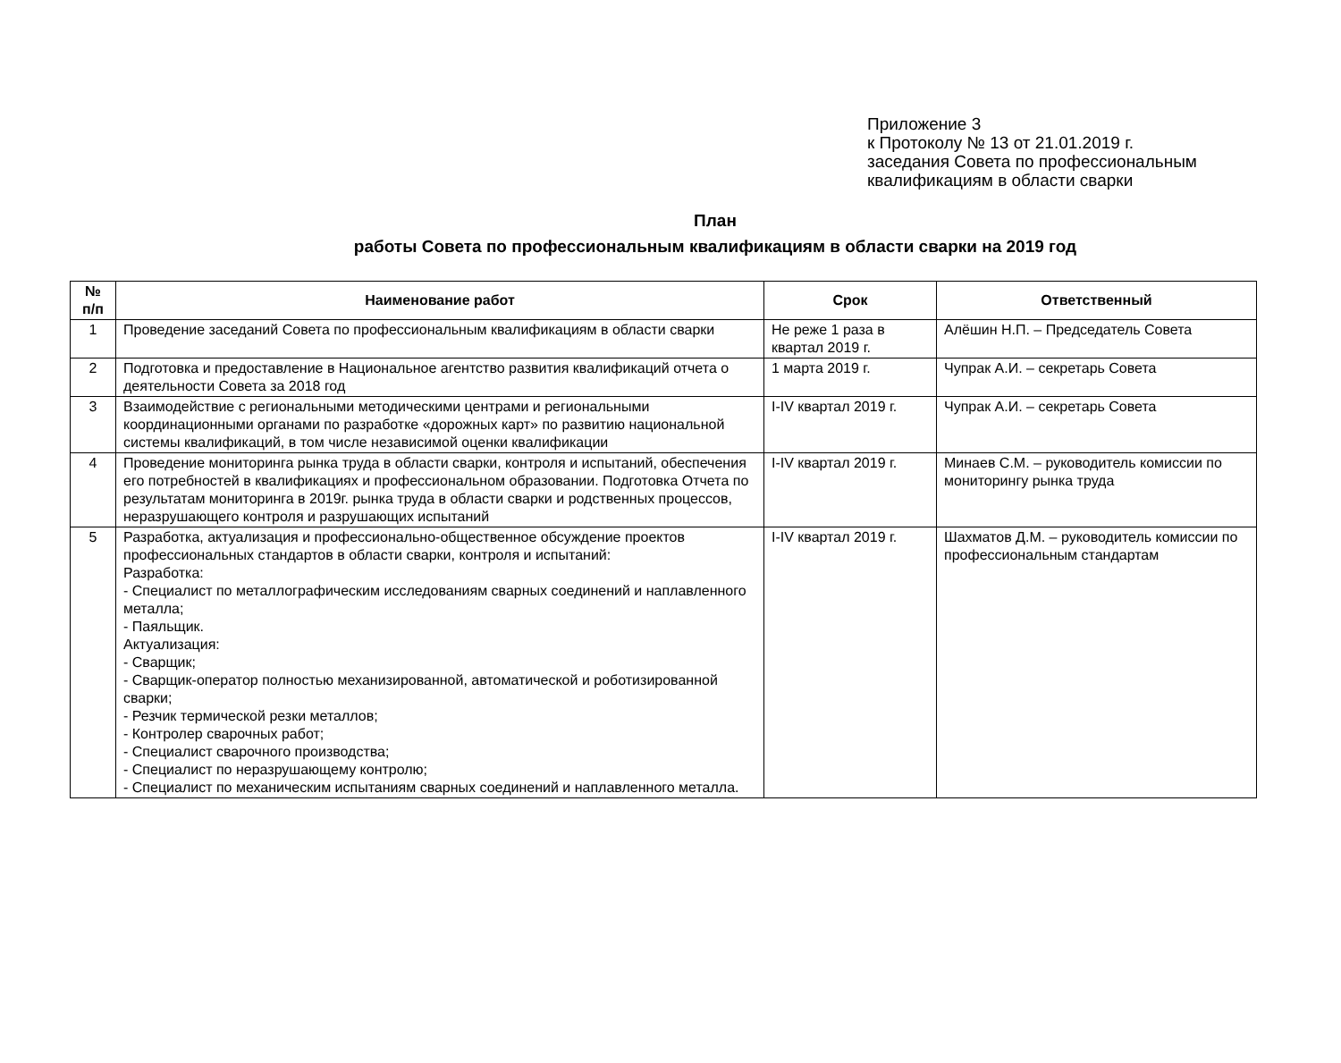Приложение 3
к Протоколу № 13 от 21.01.2019 г.
заседания Совета по профессиональным
квалификациям в области сварки
План
работы Совета по профессиональным квалификациям в области сварки на 2019 год
| № п/п | Наименование работ | Срок | Ответственный |
| --- | --- | --- | --- |
| 1 | Проведение заседаний Совета по профессиональным квалификациям в области сварки | Не реже 1 раза в квартал 2019 г. | Алёшин Н.П. – Председатель Совета |
| 2 | Подготовка и предоставление в Национальное агентство развития квалификаций отчета о деятельности Совета за 2018 год | 1 марта 2019 г. | Чупрак А.И. – секретарь Совета |
| 3 | Взаимодействие с региональными методическими центрами и региональными координационными органами по разработке «дорожных карт» по развитию национальной системы квалификаций, в том числе независимой оценки квалификации | I-IV квартал 2019 г. | Чупрак А.И. – секретарь Совета |
| 4 | Проведение мониторинга рынка труда в области сварки, контроля и испытаний, обеспечения его потребностей в квалификациях и профессиональном образовании. Подготовка Отчета по результатам мониторинга в 2019г. рынка труда в области сварки и родственных процессов, неразрушающего контроля и разрушающих испытаний | I-IV квартал 2019 г. | Минаев С.М. – руководитель комиссии по мониторингу рынка труда |
| 5 | Разработка, актуализация и профессионально-общественное обсуждение проектов профессиональных стандартов в области сварки, контроля и испытаний: Разработка: - Специалист по металлографическим исследованиям сварных соединений и наплавленного металла; - Паяльщик. Актуализация: - Сварщик; - Сварщик-оператор полностью механизированной, автоматической и роботизированной сварки; - Резчик термической резки металлов; - Контролер сварочных работ; - Специалист сварочного производства; - Специалист по неразрушающему контролю; - Специалист по механическим испытаниям сварных соединений и наплавленного металла. | I-IV квартал 2019 г. | Шахматов Д.М. – руководитель комиссии по профессиональным стандартам |